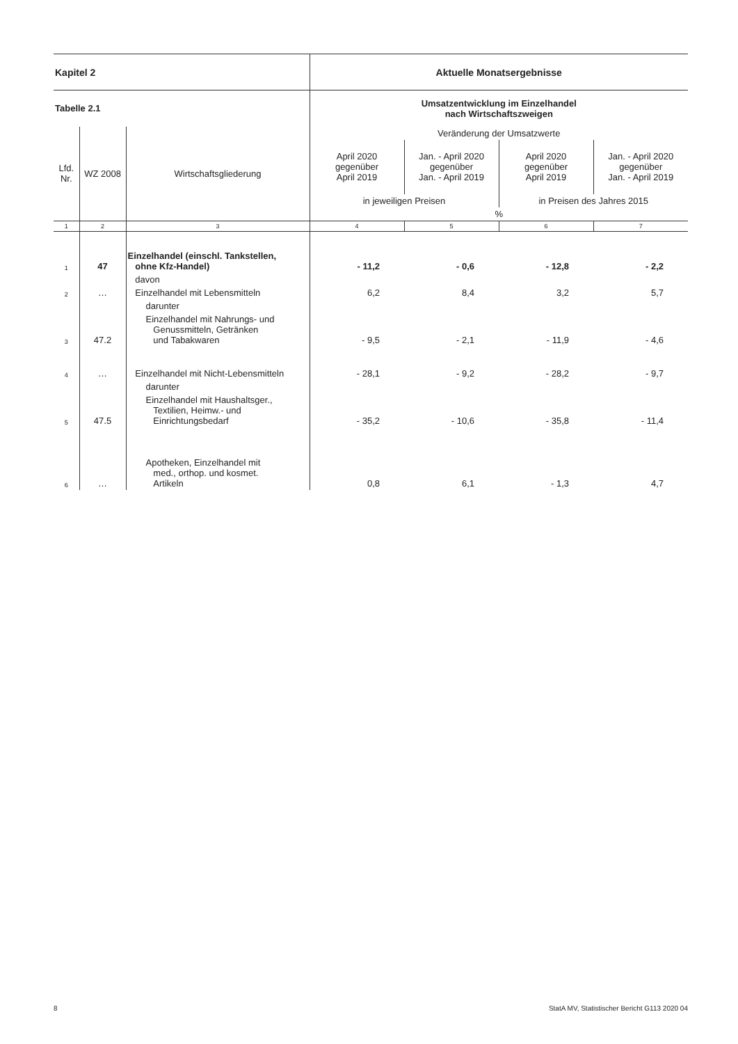| Kapitel 2 | | | Aktuelle Monatsergebnisse | | | |
| Tabelle 2.1 | | | Umsatzentwicklung im Einzelhandel nach Wirtschaftszweigen | | | |
| Lfd. Nr. | WZ 2008 | Wirtschaftsgliederung | Veränderung der Umsatzwerte | | | |
| | | | April 2020 gegenüber April 2019 | Jan. - April 2020 gegenüber Jan. - April 2019 | April 2020 gegenüber April 2019 | Jan. - April 2020 gegenüber Jan. - April 2019 |
| | | | in jeweiligen Preisen | | in Preisen des Jahres 2015 | |
| | | | % | | | |
| 1 | 2 | 3 | 4 | 5 | 6 | 7 |
| 1 | 47 | Einzelhandel (einschl. Tankstellen, ohne Kfz-Handel) | - 11,2 | - 0,6 | - 12,8 | - 2,2 |
| | | davon | | | | |
| 2 | … | Einzelhandel mit Lebensmitteln | 6,2 | 8,4 | 3,2 | 5,7 |
| | | darunter | | | | |
| 3 | 47.2 | Einzelhandel mit Nahrungs- und Genussmitteln, Getränken und Tabakwaren | - 9,5 | - 2,1 | - 11,9 | - 4,6 |
| 4 | … | Einzelhandel mit Nicht-Lebensmitteln | - 28,1 | - 9,2 | - 28,2 | - 9,7 |
| | | darunter | | | | |
| 5 | 47.5 | Einzelhandel mit Haushaltsger., Textilien, Heimw.- und Einrichtungsbedarf | - 35,2 | - 10,6 | - 35,8 | - 11,4 |
| 6 | … | Apotheken, Einzelhandel mit med., orthop. und kosmet. Artikeln | 0,8 | 6,1 | - 1,3 | 4,7 |
8 StatA MV, Statistischer Bericht G113 2020 04